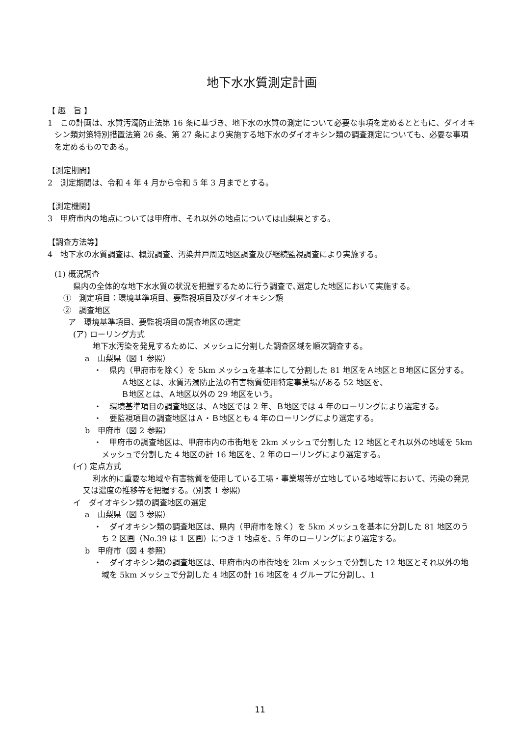地下水水質測定計画
【 趣　旨 】
1　この計画は、水質汚濁防止法第 16 条に基づき、地下水の水質の測定について必要な事項を定めるとともに、ダイオキシン類対策特別措置法第 26 条、第 27 条により実施する地下水のダイオキシン類の調査測定についても、必要な事項を定めるものである。
【測定期間】
2　測定期間は、令和 4 年 4 月から令和 5 年 3 月までとする。
【測定機関】
3　甲府市内の地点については甲府市、それ以外の地点については山梨県とする。
【調査方法等】
4　地下水の水質調査は、概況調査、汚染井戸周辺地区調査及び継続監視調査により実施する。
(1) 概況調査
県内の全体的な地下水水質の状況を把握するために行う調査で､選定した地区において実施する。
①　測定項目：環境基準項目、要監視項目及びダイオキシン類
②　調査地区
ア　環境基準項目、要監視項目の調査地区の選定
(ア) ローリング方式
地下水汚染を発見するために、メッシュに分割した調査区域を順次調査する。
a　山梨県（図 1 参照）
・　県内（甲府市を除く）を 5km メッシュを基本にして分割した 81 地区をＡ地区とＢ地区に区分する。
Ａ地区とは、水質汚濁防止法の有害物質使用特定事業場がある 52 地区を、
Ｂ地区とは、Ａ地区以外の 29 地区をいう。
・　環境基準項目の調査地区は、Ａ地区では 2 年、Ｂ地区では 4 年のローリングにより選定する。
・　要監視項目の調査地区はＡ・Ｂ地区とも 4 年のローリングにより選定する。
b　甲府市（図 2 参照）
・　甲府市の調査地区は、甲府市内の市街地を 2km メッシュで分割した 12 地区とそれ以外の地域を 5km メッシュで分割した 4 地区の計 16 地区を、2 年のローリングにより選定する。
(イ) 定点方式
利水的に重要な地域や有害物質を使用している工場・事業場等が立地している地域等において、汚染の発見又は濃度の推移等を把握する。(別表 1 参照)
イ　ダイオキシン類の調査地区の選定
a　山梨県（図 3 参照）
・　ダイオキシン類の調査地区は、県内（甲府市を除く）を 5km メッシュを基本に分割した 81 地区のうち 2 区画（No.39 は 1 区画）につき 1 地点を、5 年のローリングにより選定する。
b　甲府市（図 4 参照）
・　ダイオキシン類の調査地区は、甲府市内の市街地を 2km メッシュで分割した 12 地区とそれ以外の地域を 5km メッシュで分割した 4 地区の計 16 地区を 4 グループに分割し、1
11